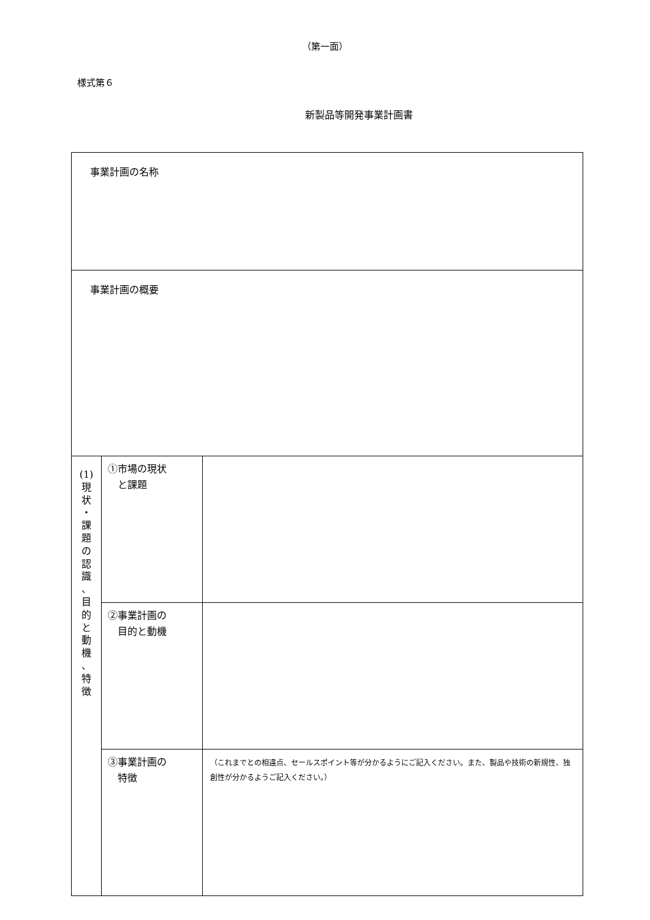（第一面）
様式第６
新製品等開発事業計画書
| 事業計画の名称 | | |
| 事業計画の概要 | | |
| (1) 現 状 ・ 課 題 の 認 識 、 目 的 と 動 機 、 特 徴 | ①市場の現状 と課題 | |
| | ②事業計画の 目的と動機 | |
| | ③事業計画の 特徴 | （これまでとの相違点、セールスポイント等が分かるようにご記入ください。また、製品や技術の新規性、独創性が分かるようご記入ください。） |